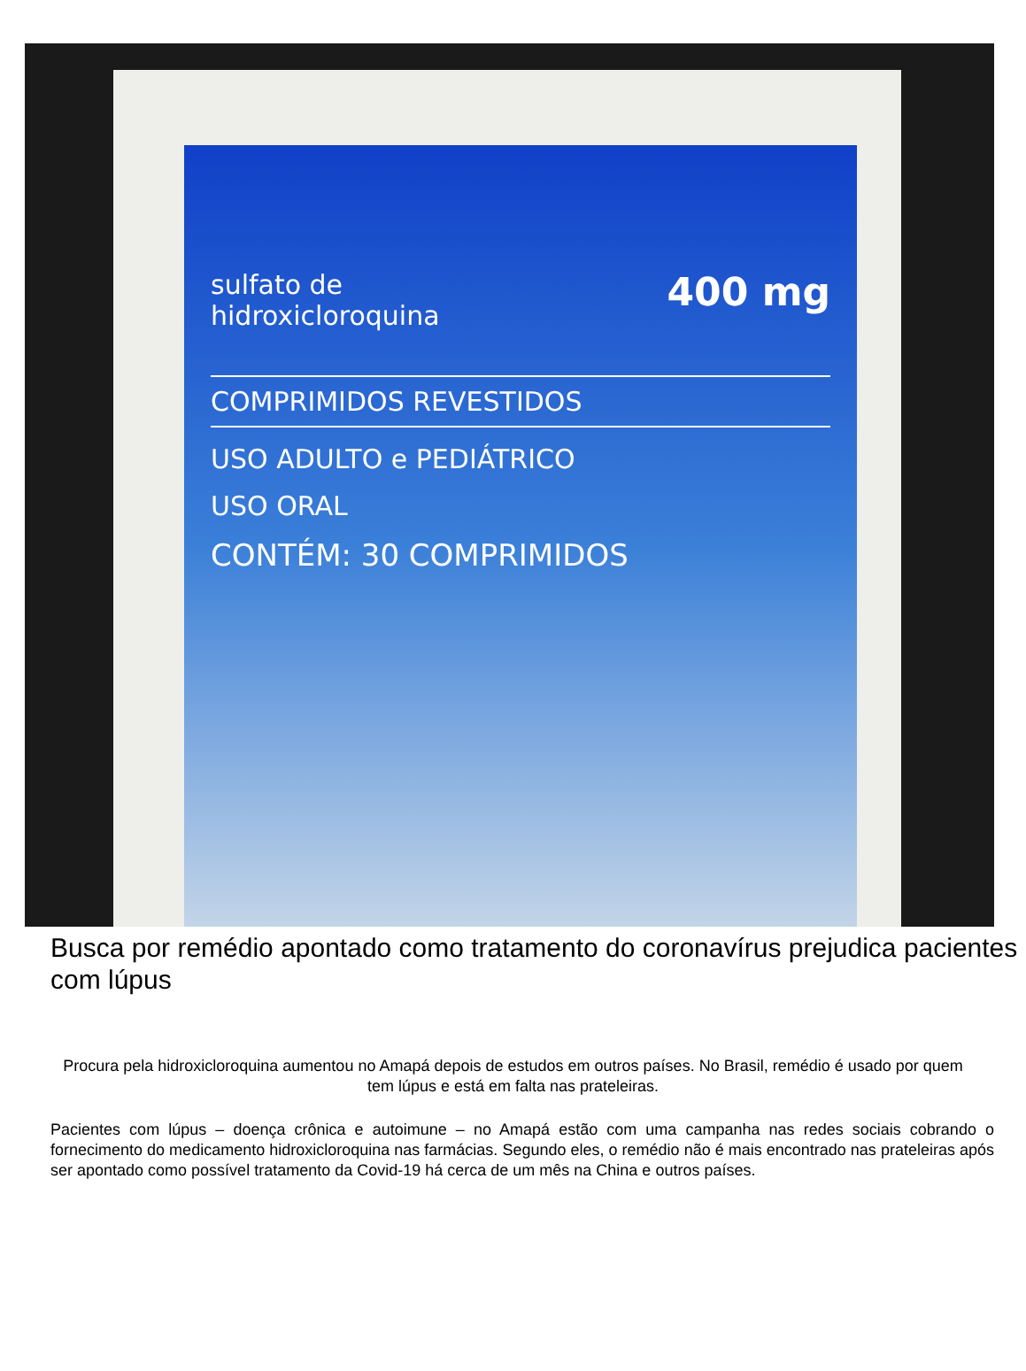400 mg
sulfato de
hidroxicloroquina
COMPRIMIDOS REVESTIDOS
USO ADULTO e PEDIÁTRICO
USO ORAL
CONTÉM: 30 COMPRIMIDOS
Busca por remédio apontado como tratamento do coronavírus prejudica pacientes com lúpus
Procura pela hidroxicloroquina aumentou no Amapá depois de estudos em outros países. No Brasil, remédio é usado por quem tem lúpus e está em falta nas prateleiras.
Pacientes com lúpus – doença crônica e autoimune – no Amapá estão com uma campanha nas redes sociais cobrando o fornecimento do medicamento hidroxicloroquina nas farmácias. Segundo eles, o remédio não é mais encontrado nas prateleiras após ser apontado como possível tratamento da Covid-19 há cerca de um mês na China e outros países.